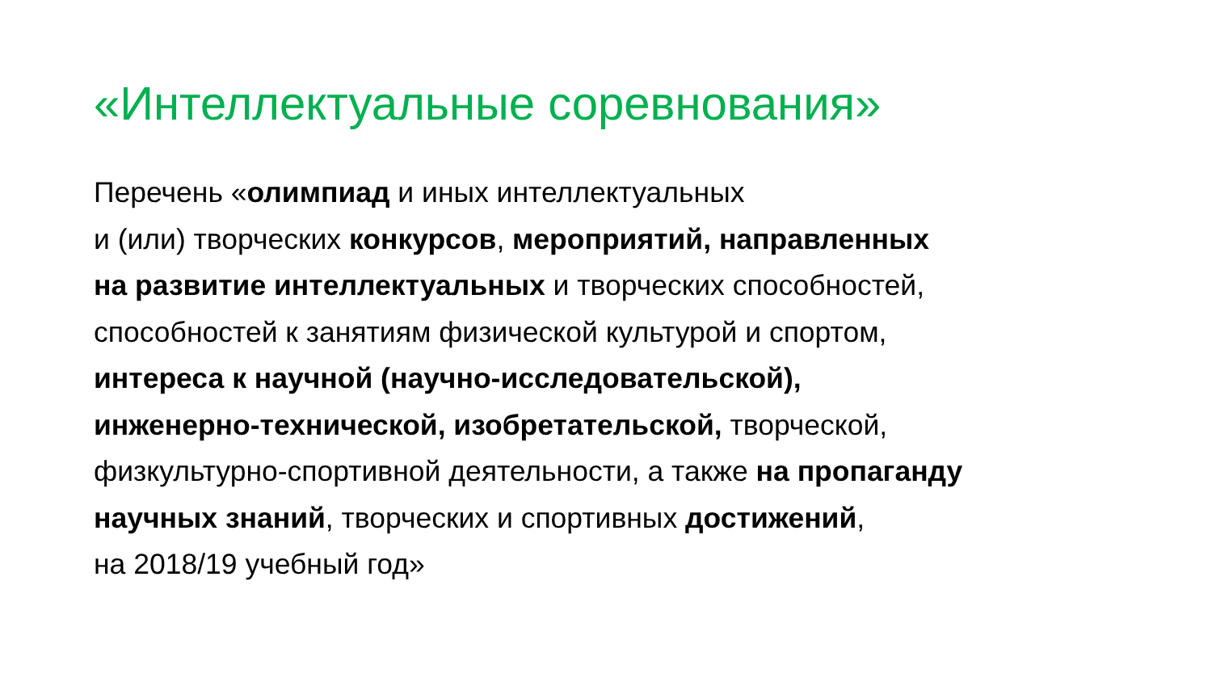«Интеллектуальные соревнования»
Перечень «олимпиад и иных интеллектуальных
и (или) творческих конкурсов, мероприятий, направленных
на развитие интеллектуальных и творческих способностей,
способностей к занятиям физической культурой и спортом,
интереса к научной (научно-исследовательской),
инженерно-технической, изобретательской, творческой,
физкультурно-спортивной деятельности, а также на пропаганду
научных знаний, творческих и спортивных достижений,
на 2018/19 учебный год»